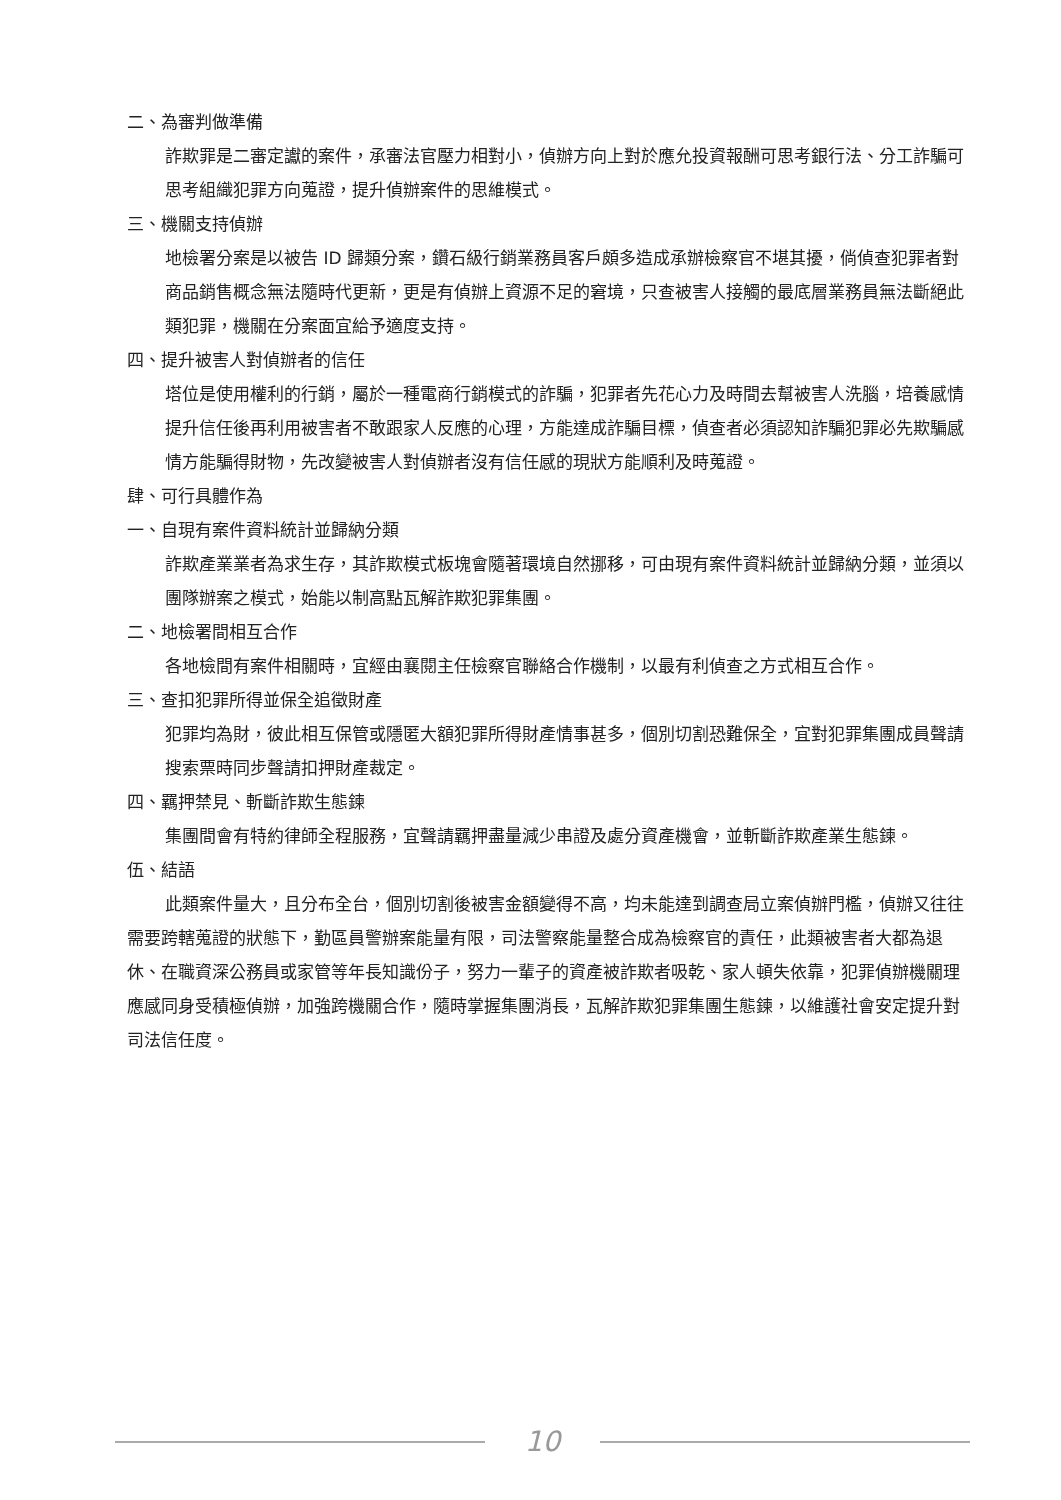二、為審判做準備
詐欺罪是二審定讞的案件，承審法官壓力相對小，偵辦方向上對於應允投資報酬可思考銀行法、分工詐騙可思考組織犯罪方向蒐證，提升偵辦案件的思維模式。
三、機關支持偵辦
地檢署分案是以被告 ID 歸類分案，鑽石級行銷業務員客戶頗多造成承辦檢察官不堪其擾，倘偵查犯罪者對商品銷售概念無法隨時代更新，更是有偵辦上資源不足的窘境，只查被害人接觸的最底層業務員無法斷絕此類犯罪，機關在分案面宜給予適度支持。
四、提升被害人對偵辦者的信任
塔位是使用權利的行銷，屬於一種電商行銷模式的詐騙，犯罪者先花心力及時間去幫被害人洗腦，培養感情提升信任後再利用被害者不敢跟家人反應的心理，方能達成詐騙目標，偵查者必須認知詐騙犯罪必先欺騙感情方能騙得財物，先改變被害人對偵辦者沒有信任感的現狀方能順利及時蒐證。
肆、可行具體作為
一、自現有案件資料統計並歸納分類
詐欺產業業者為求生存，其詐欺模式板塊會隨著環境自然挪移，可由現有案件資料統計並歸納分類，並須以團隊辦案之模式，始能以制高點瓦解詐欺犯罪集團。
二、地檢署間相互合作
各地檢間有案件相關時，宜經由襄閱主任檢察官聯絡合作機制，以最有利偵查之方式相互合作。
三、查扣犯罪所得並保全追徵財產
犯罪均為財，彼此相互保管或隱匿大額犯罪所得財產情事甚多，個別切割恐難保全，宜對犯罪集團成員聲請搜索票時同步聲請扣押財產裁定。
四、羈押禁見、斬斷詐欺生態鍊
集團間會有特約律師全程服務，宜聲請羈押盡量減少串證及處分資產機會，並斬斷詐欺產業生態鍊。
伍、結語
此類案件量大，且分布全台，個別切割後被害金額變得不高，均未能達到調查局立案偵辦門檻，偵辦又往往需要跨轄蒐證的狀態下，勤區員警辦案能量有限，司法警察能量整合成為檢察官的責任，此類被害者大都為退休、在職資深公務員或家管等年長知識份子，努力一輩子的資產被詐欺者吸乾、家人頓失依靠，犯罪偵辦機關理應感同身受積極偵辦，加強跨機關合作，隨時掌握集團消長，瓦解詐欺犯罪集團生態鍊，以維護社會安定提升對司法信任度。
10